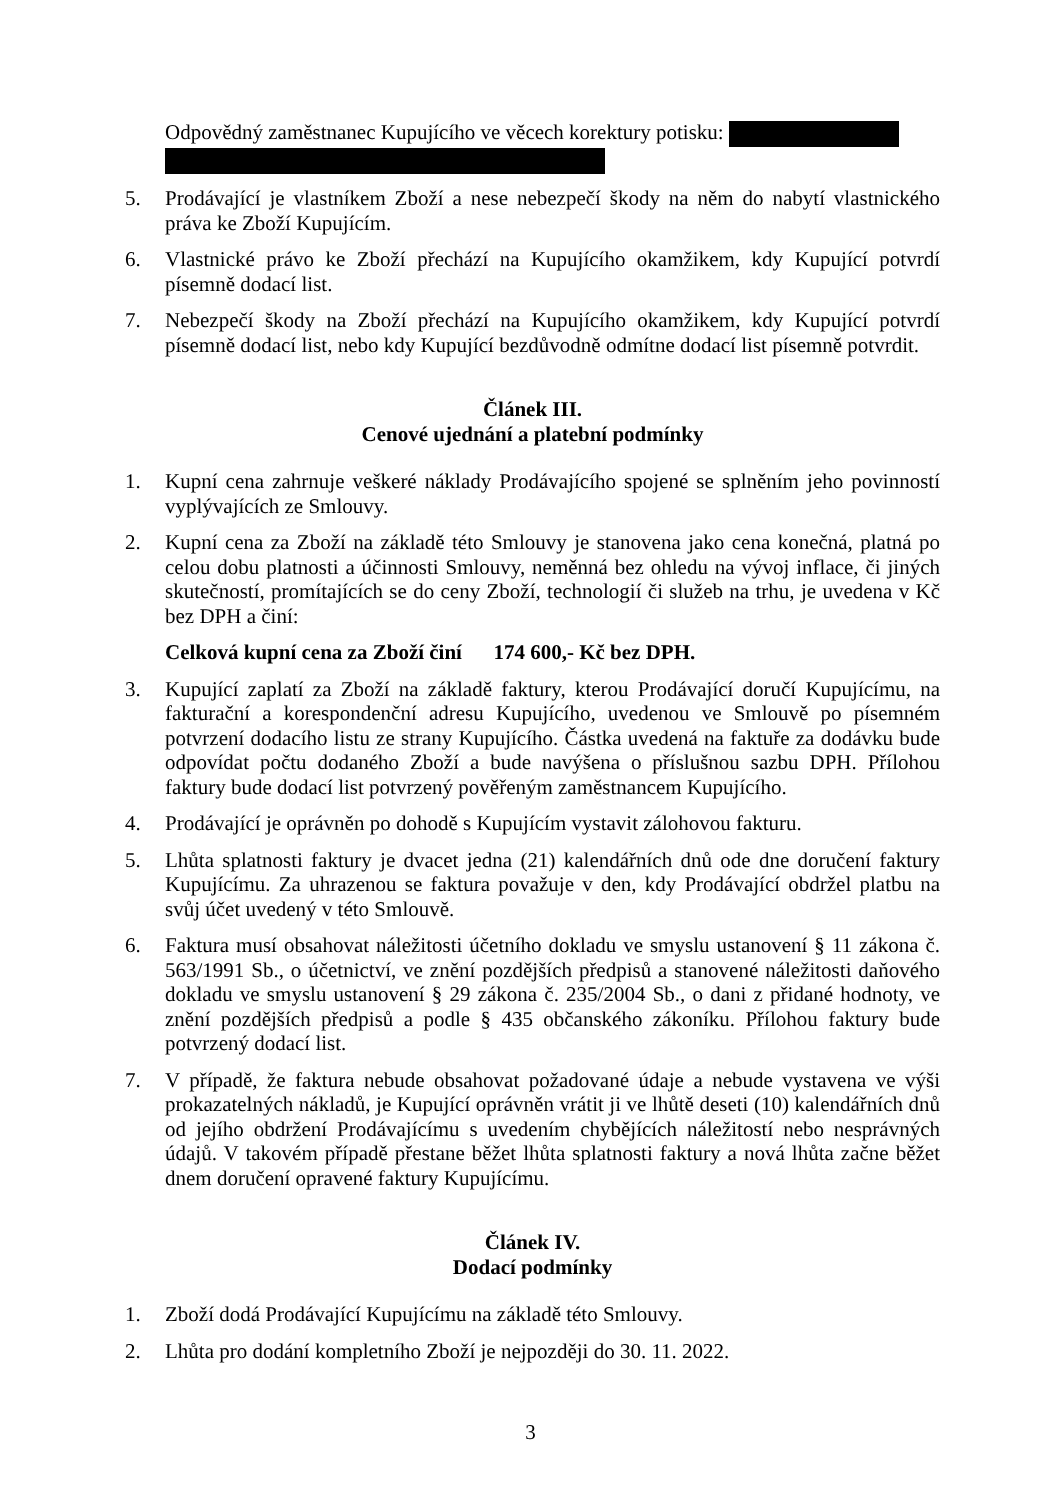Odpovědný zaměstnanec Kupujícího ve věcech korektury potisku:
5. Prodávající je vlastníkem Zboží a nese nebezpečí škody na něm do nabytí vlastnického práva ke Zboží Kupujícím.
6. Vlastnické právo ke Zboží přechází na Kupujícího okamžikem, kdy Kupující potvrdí písemně dodací list.
7. Nebezpečí škody na Zboží přechází na Kupujícího okamžikem, kdy Kupující potvrdí písemně dodací list, nebo kdy Kupující bezdůvodně odmítne dodací list písemně potvrdit.
Článek III.
Cenové ujednání a platební podmínky
1. Kupní cena zahrnuje veškeré náklady Prodávajícího spojené se splněním jeho povinností vyplývajících ze Smlouvy.
2. Kupní cena za Zboží na základě této Smlouvy je stanovena jako cena konečná, platná po celou dobu platnosti a účinnosti Smlouvy, neměnná bez ohledu na vývoj inflace, či jiných skutečností, promítajících se do ceny Zboží, technologií či služeb na trhu, je uvedena v Kč bez DPH a činí:
Celková kupní cena za Zboží činí 174 600,- Kč bez DPH.
3. Kupující zaplatí za Zboží na základě faktury, kterou Prodávající doručí Kupujícímu, na fakturační a korespondenční adresu Kupujícího, uvedenou ve Smlouvě po písemném potvrzení dodacího listu ze strany Kupujícího. Částka uvedená na faktuře za dodávku bude odpovídat počtu dodaného Zboží a bude navýšena o příslušnou sazbu DPH. Přílohou faktury bude dodací list potvrzený pověřeným zaměstnancem Kupujícího.
4. Prodávající je oprávněn po dohodě s Kupujícím vystavit zálohovou fakturu.
5. Lhůta splatnosti faktury je dvacet jedna (21) kalendářních dnů ode dne doručení faktury Kupujícímu. Za uhrazenou se faktura považuje v den, kdy Prodávající obdržel platbu na svůj účet uvedený v této Smlouvě.
6. Faktura musí obsahovat náležitosti účetního dokladu ve smyslu ustanovení § 11 zákona č. 563/1991 Sb., o účetnictví, ve znění pozdějších předpisů a stanovené náležitosti daňového dokladu ve smyslu ustanovení § 29 zákona č. 235/2004 Sb., o dani z přidané hodnoty, ve znění pozdějších předpisů a podle § 435 občanského zákoníku. Přílohou faktury bude potvrzený dodací list.
7. V případě, že faktura nebude obsahovat požadované údaje a nebude vystavena ve výši prokazatelných nákladů, je Kupující oprávněn vrátit ji ve lhůtě deseti (10) kalendářních dnů od jejího obdržení Prodávajícímu s uvedením chybějících náležitostí nebo nesprávných údajů. V takovém případě přestane běžet lhůta splatnosti faktury a nová lhůta začne běžet dnem doručení opravené faktury Kupujícímu.
Článek IV.
Dodací podmínky
1. Zboží dodá Prodávající Kupujícímu na základě této Smlouvy.
2. Lhůta pro dodání kompletního Zboží je nejpozději do 30. 11. 2022.
3